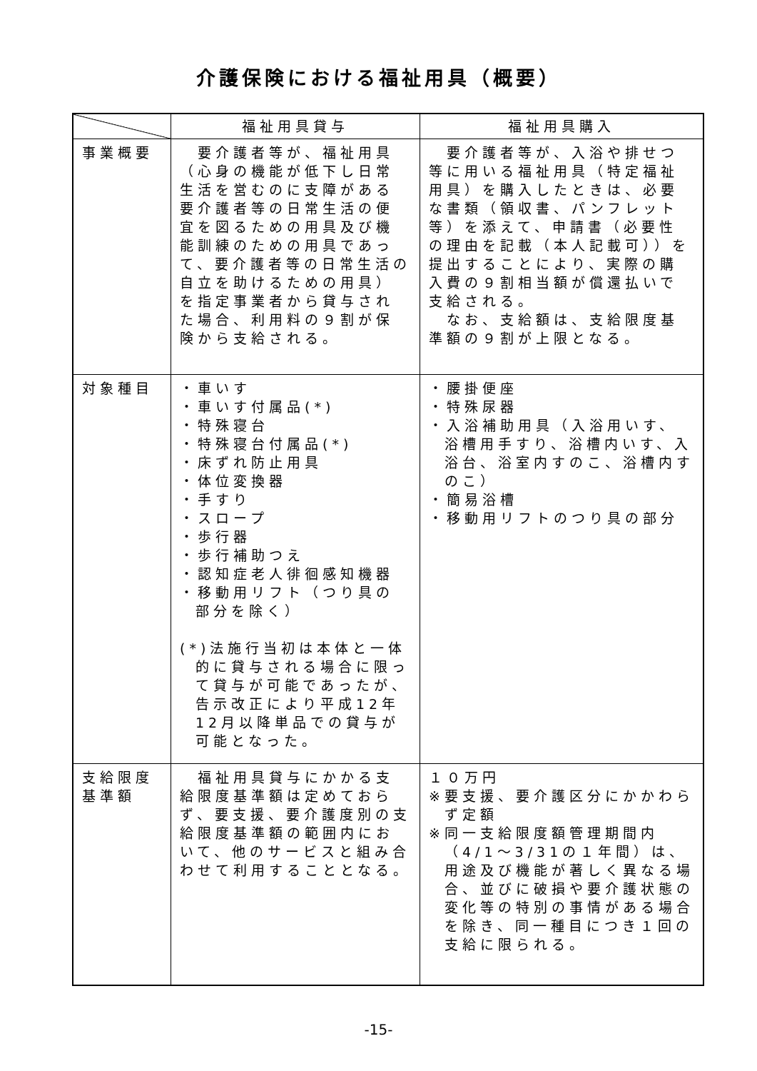介護保険における福祉用具（概要）
| | 福祉用具貸与 | 福祉用具購入 |
| --- | --- | --- |
| 事業概要 | 要介護者等が、福祉用具（心身の機能が低下し日常生活を営むのに支障がある要介護者等の日常生活の便宜を図るための用具及び機能訓練のための用具であって、要介護者等の日常生活の自立を助けるための用具）を指定事業者から貸与された場合、利用料の９割が保険から支給される。 | 要介護者等が、入浴や排せつ等に用いる福祉用具（特定福祉用具）を購入したときは、必要な書類（領収書、パンフレット等）を添えて、申請書（必要性の理由を記載（本人記載可））を提出することにより、実際の購入費の９割相当額が償還払いで支給される。 なお、支給額は、支給限度基準額の９割が上限となる。 |
| 対象種目 | ・車いす ・車いす付属品(*) ・特殊寝台 ・特殊寝台付属品(*) ・床ずれ防止用具 ・体位変換器 ・手すり ・スロープ ・歩行器 ・歩行補助つえ ・認知症老人徘徊感知機器 ・移動用リフト（つり具の部分を除く） (*)法施行当初は本体と一体的に貸与される場合に限って貸与が可能であったが、告示改正により平成12年12月以降単品での貸与が可能となった。 | ・腰掛便座 ・特殊尿器 ・入浴補助用具（入浴用いす、浴槽用手すり、浴槽内いす、入浴台、浴室内すのこ、浴槽内すのこ） ・簡易浴槽 ・移動用リフトのつり具の部分 |
| 支給限度基準額 | 福祉用具貸与にかかる支給限度基準額は定めておらず、要支援、要介護度別の支給限度基準額の範囲内において、他のサービスと組み合わせて利用することとなる。 | １０万円 ※要支援、要介護区分にかかわらず定額 ※同一支給限度額管理期間内（4/1～3/31の１年間）は、用途及び機能が著しく異なる場合、並びに破損や要介護状態の変化等の特別の事情がある場合を除き、同一種目につき１回の支給に限られる。 |
-15-